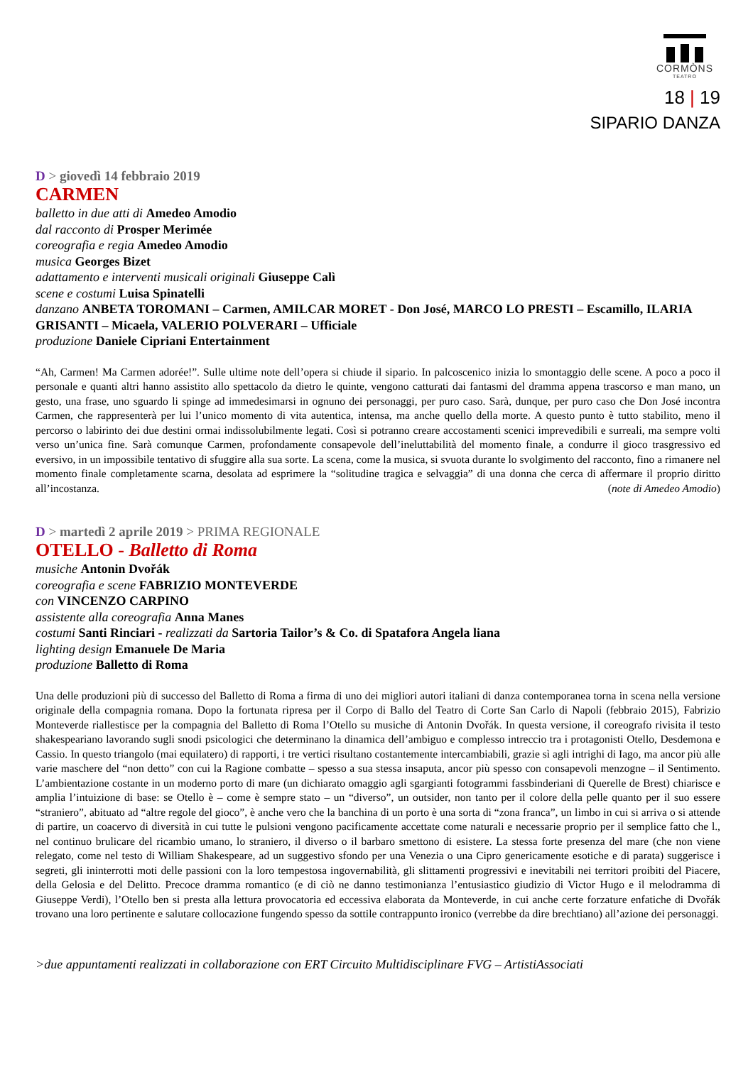CORMÒNS
TEATRO
18 | 19
SIPARIO DANZA
D > giovedì 14 febbraio 2019
CARMEN
balletto in due atti di Amedeo Amodio
dal racconto di Prosper Merimée
coreografia e regia Amedeo Amodio
musica Georges Bizet
adattamento e interventi musicali originali Giuseppe Calì
scene e costumi Luisa Spinatelli
danzano ANBETA TOROMANI – Carmen, AMILCAR MORET - Don José, MARCO LO PRESTI – Escamillo, ILARIA GRISANTI – Micaela, VALERIO POLVERARI – Ufficiale
produzione Daniele Cipriani Entertainment
“Ah, Carmen! Ma Carmen adorée!”. Sulle ultime note dell’opera si chiude il sipario. In palcoscenico inizia lo smontaggio delle scene. A poco a poco il personale e quanti altri hanno assistito allo spettacolo da dietro le quinte, vengono catturati dai fantasmi del dramma appena trascorso e man mano, un gesto, una frase, uno sguardo li spinge ad immedesimarsi in ognuno dei personaggi, per puro caso. Sarà, dunque, per puro caso che Don José incontra Carmen, che rappresenterà per lui l’unico momento di vita autentica, intensa, ma anche quello della morte. A questo punto è tutto stabilito, meno il percorso o labirinto dei due destini ormai indissolubilmente legati. Così si potranno creare accostamenti scenici imprevedibili e surreali, ma sempre volti verso un’unica fine. Sarà comunque Carmen, profondamente consapevole dell’ineluttabilità del momento finale, a condurre il gioco trasgressivo ed eversivo, in un impossibile tentativo di sfuggire alla sua sorte. La scena, come la musica, si svuota durante lo svolgimento del racconto, fino a rimanere nel momento finale completamente scarna, desolata ad esprimere la “solitudine tragica e selvaggia” di una donna che cerca di affermare il proprio diritto all’incostanza. (note di Amedeo Amodio)
D > martedì 2 aprile 2019 > PRIMA REGIONALE
OTELLO - Balletto di Roma
musiche Antonin Dvořák
coreografia e scene FABRIZIO MONTEVERDE
con VINCENZO CARPINO
assistente alla coreografia Anna Manes
costumi Santi Rinciari - realizzati da Sartoria Tailor’s & Co. di Spatafora Angela liana
lighting design Emanuele De Maria
produzione Balletto di Roma
Una delle produzioni più di successo del Balletto di Roma a firma di uno dei migliori autori italiani di danza contemporanea torna in scena nella versione originale della compagnia romana. Dopo la fortunata ripresa per il Corpo di Ballo del Teatro di Corte San Carlo di Napoli (febbraio 2015), Fabrizio Monteverde riallestisce per la compagnia del Balletto di Roma l’Otello su musiche di Antonin Dvořák. In questa versione, il coreografo rivisita il testo shakespeariano lavorando sugli snodi psicologici che determinano la dinamica dell’ambiguo e complesso intreccio tra i protagonisti Otello, Desdemona e Cassio. In questo triangolo (mai equilatero) di rapporti, i tre vertici risultano costantemente intercambiabili, grazie sì agli intrighi di Iago, ma ancor più alle varie maschere del “non detto” con cui la Ragione combatte – spesso a sua stessa insaputa, ancor più spesso con consapevoli menzogne – il Sentimento. L’ambientazione costante in un moderno porto di mare (un dichiarato omaggio agli sgargianti fotogrammi fassbinderiani di Querelle de Brest) chiarisce e amplia l’intuizione di base: se Otello è – come è sempre stato – un “diverso”, un outsider, non tanto per il colore della pelle quanto per il suo essere “straniero”, abituato ad “altre regole del gioco”, è anche vero che la banchina di un porto è una sorta di “zona franca”, un limbo in cui si arriva o si attende di partire, un coacervo di diversità in cui tutte le pulsioni vengono pacificamente accettate come naturali e necessarie proprio per il semplice fatto che l., nel continuo brulicare del ricambio umano, lo straniero, il diverso o il barbaro smettono di esistere. La stessa forte presenza del mare (che non viene relegato, come nel testo di William Shakespeare, ad un suggestivo sfondo per una Venezia o una Cipro genericamente esotiche e di parata) suggerisce i segreti, gli ininterrotti moti delle passioni con la loro tempestosa ingovernabilità, gli slittamenti progressivi e inevitabili nei territori proibiti del Piacere, della Gelosia e del Delitto. Precoce dramma romantico (e di ciò ne danno testimonianza l’entusiastico giudizio di Victor Hugo e il melodramma di Giuseppe Verdi), l’Otello ben si presta alla lettura provocatoria ed eccessiva elaborata da Monteverde, in cui anche certe forzature enfatiche di Dvořák trovano una loro pertinente e salutare collocazione fungendo spesso da sottile contrappunto ironico (verrebbe da dire brechtiano) all’azione dei personaggi.
>due appuntamenti realizzati in collaborazione con ERT Circuito Multidisciplinare FVG – ArtistiAssociati